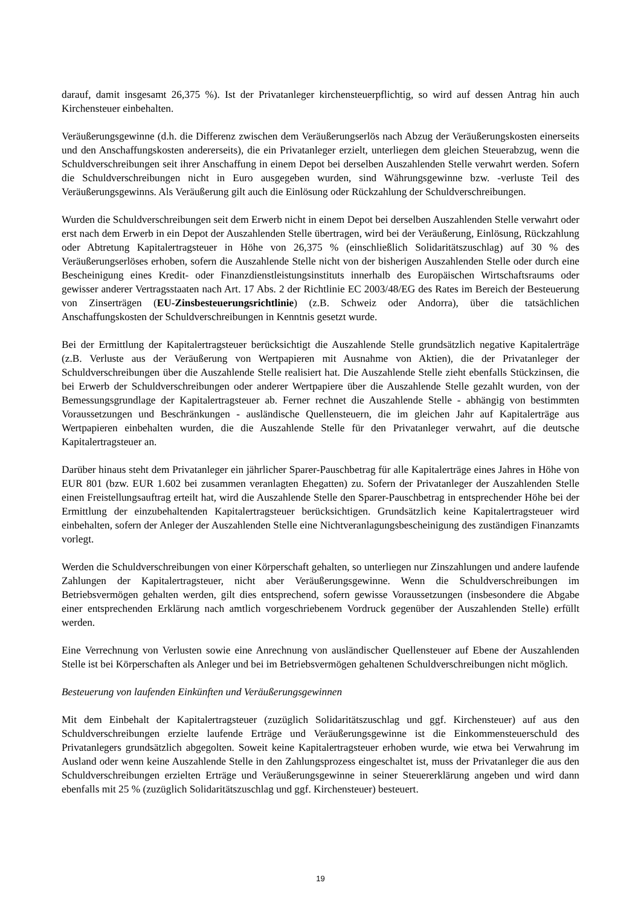darauf, damit insgesamt 26,375 %). Ist der Privatanleger kirchensteuerpflichtig, so wird auf dessen Antrag hin auch Kirchensteuer einbehalten.
Veräußerungsgewinne (d.h. die Differenz zwischen dem Veräußerungserlös nach Abzug der Veräußerungskosten einerseits und den Anschaffungskosten andererseits), die ein Privatanleger erzielt, unterliegen dem gleichen Steuerabzug, wenn die Schuldverschreibungen seit ihrer Anschaffung in einem Depot bei derselben Auszahlenden Stelle verwahrt werden. Sofern die Schuldverschreibungen nicht in Euro ausgegeben wurden, sind Währungsgewinne bzw. -verluste Teil des Veräußerungsgewinns. Als Veräußerung gilt auch die Einlösung oder Rückzahlung der Schuldverschreibungen.
Wurden die Schuldverschreibungen seit dem Erwerb nicht in einem Depot bei derselben Auszahlenden Stelle verwahrt oder erst nach dem Erwerb in ein Depot der Auszahlenden Stelle übertragen, wird bei der Veräußerung, Einlösung, Rückzahlung oder Abtretung Kapitalertragsteuer in Höhe von 26,375 % (einschließlich Solidaritätszuschlag) auf 30 % des Veräußerungserlöses erhoben, sofern die Auszahlende Stelle nicht von der bisherigen Auszahlenden Stelle oder durch eine Bescheinigung eines Kredit- oder Finanzdienstleistungsinstituts innerhalb des Europäischen Wirtschaftsraums oder gewisser anderer Vertragsstaaten nach Art. 17 Abs. 2 der Richtlinie EC 2003/48/EG des Rates im Bereich der Besteuerung von Zinserträgen (EU-Zinsbesteuerungsrichtlinie) (z.B. Schweiz oder Andorra), über die tatsächlichen Anschaffungskosten der Schuldverschreibungen in Kenntnis gesetzt wurde.
Bei der Ermittlung der Kapitalertragsteuer berücksichtigt die Auszahlende Stelle grundsätzlich negative Kapitalerträge (z.B. Verluste aus der Veräußerung von Wertpapieren mit Ausnahme von Aktien), die der Privatanleger der Schuldverschreibungen über die Auszahlende Stelle realisiert hat. Die Auszahlende Stelle zieht ebenfalls Stückzinsen, die bei Erwerb der Schuldverschreibungen oder anderer Wertpapiere über die Auszahlende Stelle gezahlt wurden, von der Bemessungsgrundlage der Kapitalertragsteuer ab. Ferner rechnet die Auszahlende Stelle - abhängig von bestimmten Voraussetzungen und Beschränkungen - ausländische Quellensteuern, die im gleichen Jahr auf Kapitalerträge aus Wertpapieren einbehalten wurden, die die Auszahlende Stelle für den Privatanleger verwahrt, auf die deutsche Kapitalertragsteuer an.
Darüber hinaus steht dem Privatanleger ein jährlicher Sparer-Pauschbetrag für alle Kapitalerträge eines Jahres in Höhe von EUR 801 (bzw. EUR 1.602 bei zusammen veranlagten Ehegatten) zu. Sofern der Privatanleger der Auszahlenden Stelle einen Freistellungsauftrag erteilt hat, wird die Auszahlende Stelle den Sparer-Pauschbetrag in entsprechender Höhe bei der Ermittlung der einzubehaltenden Kapitalertragsteuer berücksichtigen. Grundsätzlich keine Kapitalertragsteuer wird einbehalten, sofern der Anleger der Auszahlenden Stelle eine Nichtveranlagungsbescheinigung des zuständigen Finanzamts vorlegt.
Werden die Schuldverschreibungen von einer Körperschaft gehalten, so unterliegen nur Zinszahlungen und andere laufende Zahlungen der Kapitalertragsteuer, nicht aber Veräußerungsgewinne. Wenn die Schuldverschreibungen im Betriebsvermögen gehalten werden, gilt dies entsprechend, sofern gewisse Voraussetzungen (insbesondere die Abgabe einer entsprechenden Erklärung nach amtlich vorgeschriebenem Vordruck gegenüber der Auszahlenden Stelle) erfüllt werden.
Eine Verrechnung von Verlusten sowie eine Anrechnung von ausländischer Quellensteuer auf Ebene der Auszahlenden Stelle ist bei Körperschaften als Anleger und bei im Betriebsvermögen gehaltenen Schuldverschreibungen nicht möglich.
Besteuerung von laufenden Einkünften und Veräußerungsgewinnen
Mit dem Einbehalt der Kapitalertragsteuer (zuzüglich Solidaritätszuschlag und ggf. Kirchensteuer) auf aus den Schuldverschreibungen erzielte laufende Erträge und Veräußerungsgewinne ist die Einkommensteuerschuld des Privatanlegers grundsätzlich abgegolten. Soweit keine Kapitalertragsteuer erhoben wurde, wie etwa bei Verwahrung im Ausland oder wenn keine Auszahlende Stelle in den Zahlungsprozess eingeschaltet ist, muss der Privatanleger die aus den Schuldverschreibungen erzielten Erträge und Veräußerungsgewinne in seiner Steuererklärung angeben und wird dann ebenfalls mit 25 % (zuzüglich Solidaritätszuschlag und ggf. Kirchensteuer) besteuert.
19